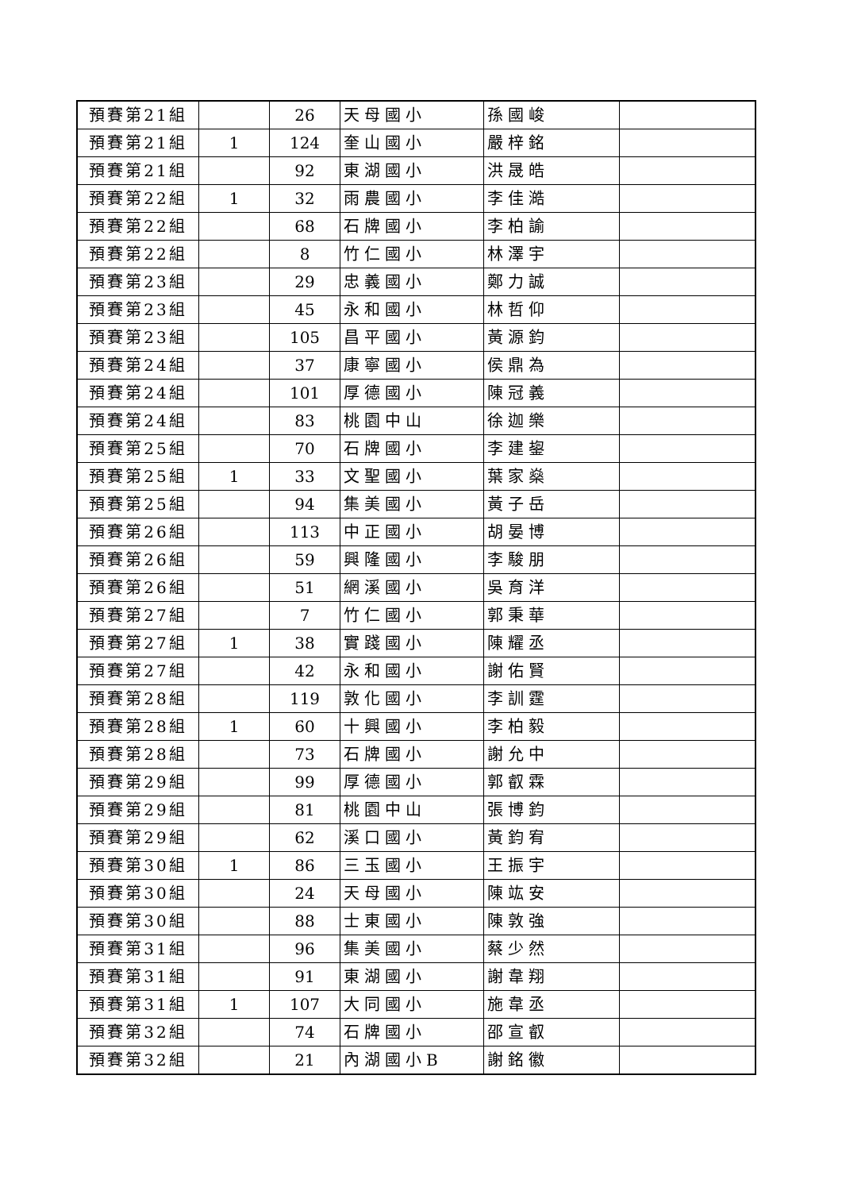| 預賽第21組 | | 26 | 天母國小 | 孫國峻 | |
| 預賽第21組 | 1 | 124 | 奎山國小 | 嚴梓銘 | |
| 預賽第21組 | | 92 | 東湖國小 | 洪晟皓 | |
| 預賽第22組 | 1 | 32 | 雨農國小 | 李佳澔 | |
| 預賽第22組 | | 68 | 石牌國小 | 李柏諭 | |
| 預賽第22組 | | 8 | 竹仁國小 | 林澤宇 | |
| 預賽第23組 | | 29 | 忠義國小 | 鄭力誠 | |
| 預賽第23組 | | 45 | 永和國小 | 林哲仰 | |
| 預賽第23組 | | 105 | 昌平國小 | 黃源鈞 | |
| 預賽第24組 | | 37 | 康寧國小 | 侯鼎為 | |
| 預賽第24組 | | 101 | 厚德國小 | 陳冠義 | |
| 預賽第24組 | | 83 | 桃園中山 | 徐迦樂 | |
| 預賽第25組 | | 70 | 石牌國小 | 李建鋆 | |
| 預賽第25組 | 1 | 33 | 文聖國小 | 葉家燊 | |
| 預賽第25組 | | 94 | 集美國小 | 黃子岳 | |
| 預賽第26組 | | 113 | 中正國小 | 胡晏博 | |
| 預賽第26組 | | 59 | 興隆國小 | 李駿朋 | |
| 預賽第26組 | | 51 | 網溪國小 | 吳育洋 | |
| 預賽第27組 | | 7 | 竹仁國小 | 郭秉華 | |
| 預賽第27組 | 1 | 38 | 實踐國小 | 陳耀丞 | |
| 預賽第27組 | | 42 | 永和國小 | 謝佑賢 | |
| 預賽第28組 | | 119 | 敦化國小 | 李訓霆 | |
| 預賽第28組 | 1 | 60 | 十興國小 | 李柏毅 | |
| 預賽第28組 | | 73 | 石牌國小 | 謝允中 | |
| 預賽第29組 | | 99 | 厚德國小 | 郭叡霖 | |
| 預賽第29組 | | 81 | 桃園中山 | 張博鈞 | |
| 預賽第29組 | | 62 | 溪口國小 | 黃鈞宥 | |
| 預賽第30組 | 1 | 86 | 三玉國小 | 王振宇 | |
| 預賽第30組 | | 24 | 天母國小 | 陳竑安 | |
| 預賽第30組 | | 88 | 士東國小 | 陳敦強 | |
| 預賽第31組 | | 96 | 集美國小 | 蔡少然 | |
| 預賽第31組 | | 91 | 東湖國小 | 謝韋翔 | |
| 預賽第31組 | 1 | 107 | 大同國小 | 施韋丞 | |
| 預賽第32組 | | 74 | 石牌國小 | 邵宣叡 | |
| 預賽第32組 | | 21 | 內湖國小B | 謝銘徽 | |